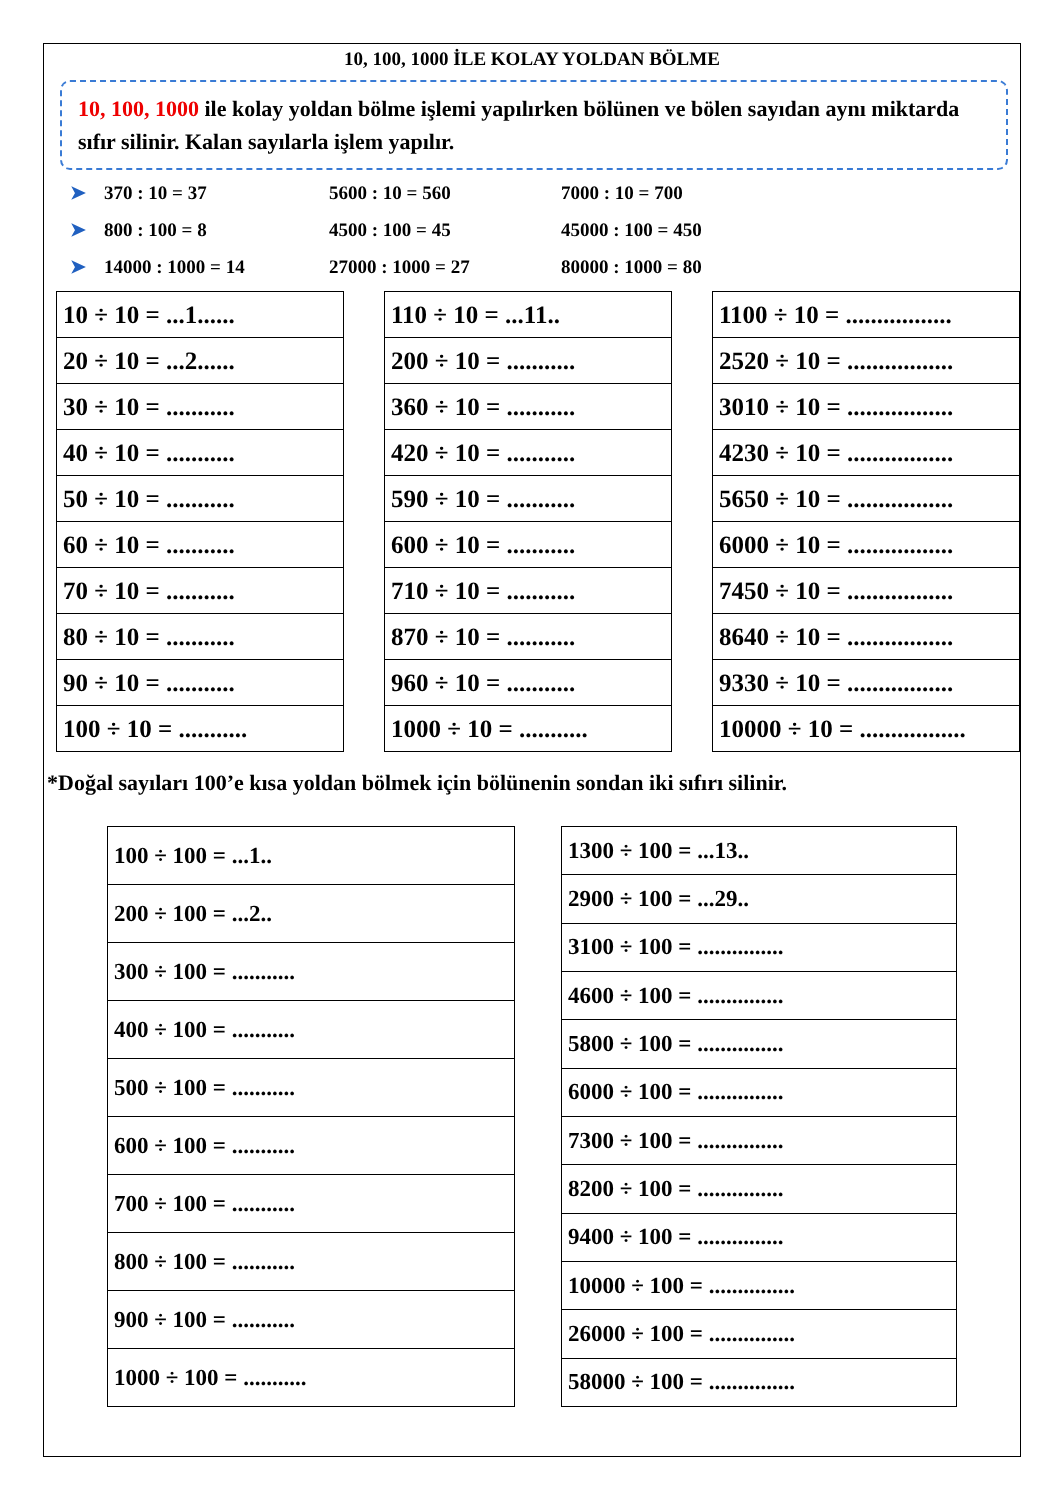10, 100, 1000 İLE KOLAY YOLDAN BÖLME
10, 100, 1000 ile kolay yoldan bölme işlemi yapılırken bölünen ve bölen sayıdan aynı miktarda sıfır silinir. Kalan sayılarla işlem yapılır.
➤ 370 : 10 = 37 5600 : 10 = 560 7000 : 10 = 700
➤ 800 : 100 = 8 4500 : 100 = 45 45000 : 100 = 450
➤ 14000 : 1000 = 14 27000 : 1000 = 27 80000 : 1000 = 80
| 10 ÷ 10 = ...1...... |
| 20 ÷ 10 = ...2...... |
| 30 ÷ 10 = ........... |
| 40 ÷ 10 = ........... |
| 50 ÷ 10 = ........... |
| 60 ÷ 10 = ........... |
| 70 ÷ 10 = ........... |
| 80 ÷ 10 = ........... |
| 90 ÷ 10 = ........... |
| 100 ÷ 10 = ........... |
| 110 ÷ 10 = ...11.. |
| 200 ÷ 10 = ........... |
| 360 ÷ 10 = ........... |
| 420 ÷ 10 = ........... |
| 590 ÷ 10 = ........... |
| 600 ÷ 10 = ........... |
| 710 ÷ 10 = ........... |
| 870 ÷ 10 = ........... |
| 960 ÷ 10 = ........... |
| 1000 ÷ 10 = ........... |
| 1100 ÷ 10 = ................. |
| 2520 ÷ 10 = ................. |
| 3010 ÷ 10 = ................. |
| 4230 ÷ 10 = ................. |
| 5650 ÷ 10 = ................. |
| 6000 ÷ 10 = ................. |
| 7450 ÷ 10 = ................. |
| 8640 ÷ 10 = ................. |
| 9330 ÷ 10 = ................. |
| 10000 ÷ 10 = ................. |
*Doğal sayıları 100’e kısa yoldan bölmek için bölünenin sondan iki sıfırı silinir.
| 100 ÷ 100 = ...1.. |
| 200 ÷ 100 = ...2.. |
| 300 ÷ 100 = ........... |
| 400 ÷ 100 = ........... |
| 500 ÷ 100 = ........... |
| 600 ÷ 100 = ........... |
| 700 ÷ 100 = ........... |
| 800 ÷ 100 = ........... |
| 900 ÷ 100 = ........... |
| 1000 ÷ 100 = ........... |
| 1300 ÷ 100 = ...13.. |
| 2900 ÷ 100 = ...29.. |
| 3100 ÷ 100 = ............... |
| 4600 ÷ 100 = ............... |
| 5800 ÷ 100 = ............... |
| 6000 ÷ 100 = ............... |
| 7300 ÷ 100 = ............... |
| 8200 ÷ 100 = ............... |
| 9400 ÷ 100 = ............... |
| 10000 ÷ 100 = ............... |
| 26000 ÷ 100 = ............... |
| 58000 ÷ 100 = ............... |